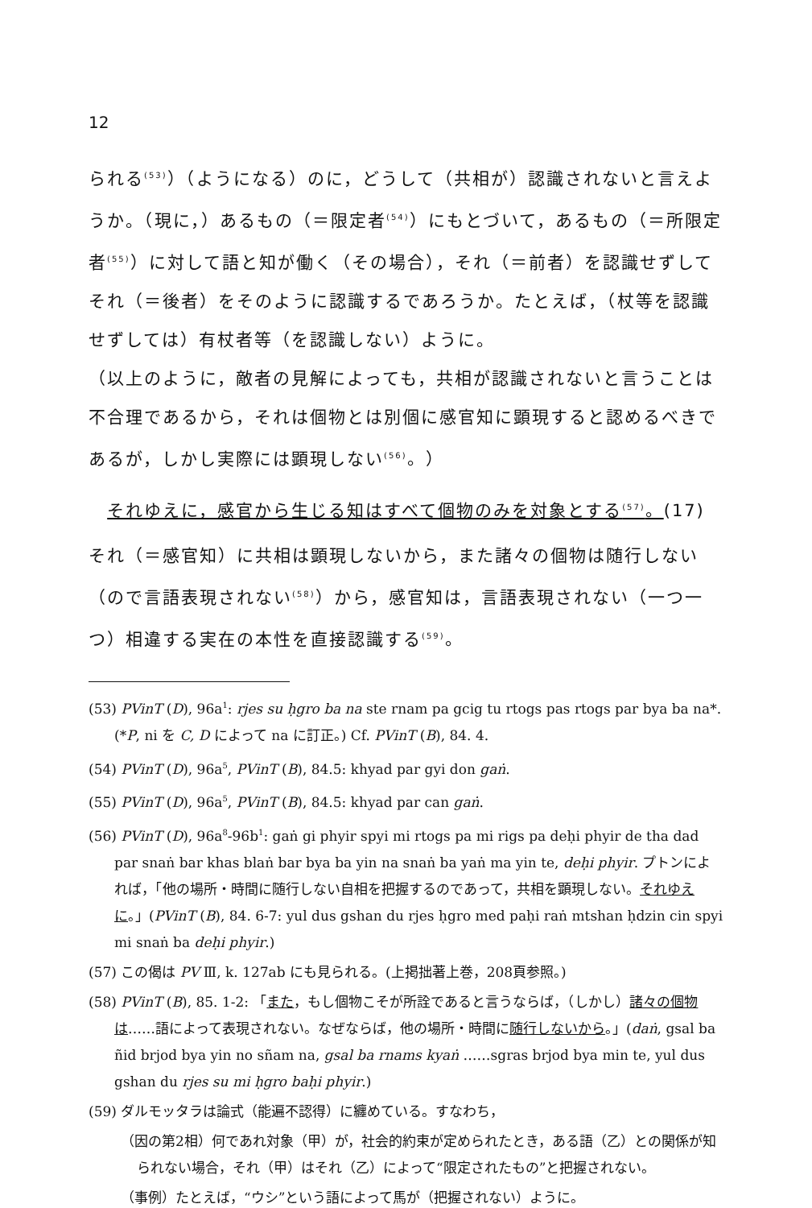12
られる<sup>(53)</sup>）（ようになる）のに，どうして（共相が）認識されないと言えようか。（現に，）あるもの（＝限定者<sup>(54)</sup>）にもとづいて，あるもの（＝所限定者<sup>(55)</sup>）に対して語と知が働く（その場合），それ（＝前者）を認識せずしてそれ（＝後者）をそのように認識するであろうか。たとえば，（杖等を認識せずしては）有杖者等（を認識しない）ように。
（以上のように，敵者の見解によっても，共相が認識されないと言うことは不合理であるから，それは個物とは別個に感官知に顕現すると認めるべきであるが，しかし実際には顕現しない<sup>(56)</sup>。）
それゆえに，感官から生じる知はすべて個物のみを対象とする<sup>(57)</sup>。(17)
それ（＝感官知）に共相は顕現しないから，また諸々の個物は随行しない（ので言語表現されない<sup>(58)</sup>）から，感官知は，言語表現されない（一つ一つ）相違する実在の本性を直接認識する<sup>(59)</sup>。
(53) PVinT (D), 96a<sup>1</sup>: rjes su ḥgro ba na ste rnam pa gcig tu rtogs pas rtogs par bya ba na*. (*P, ni を C, D によって na に訂正。) Cf. PVinT (B), 84. 4.
(54) PVinT (D), 96a<sup>5</sup>, PVinT (B), 84.5: khyad par gyi don gaṅ.
(55) PVinT (D), 96a<sup>5</sup>, PVinT (B), 84.5: khyad par can gaṅ.
(56) PVinT (D), 96a<sup>8</sup>-96b<sup>1</sup>: gaṅ gi phyir spyi mi rtogs pa mi rigs pa deḥi phyir de tha dad par snaṅ bar khas blaṅ bar bya ba yin na snaṅ ba yaṅ ma yin te, deḥi phyir. プトンによれば，「他の場所・時間に随行しない自相を把握するのであって，共相を顕現しない。それゆえに。」(PVinT (B), 84. 6-7: yul dus gshan du rjes ḥgro med paḥi raṅ mtshan ḥdzin cin spyi mi snaṅ ba deḥi phyir.)
(57) この偈は PV Ⅲ, k. 127ab にも見られる。(上掲拙著上巻，208頁参照。)
(58) PVinT (B), 85. 1-2: 「また，もし個物こそが所詮であると言うならば，（しかし）諸々の個物は……語によって表現されない。なぜならば，他の場所・時間に随行しないから。」(daṅ, gsal ba ñid brjod bya yin no sñam na, gsal ba rnams kyaṅ ……sgras brjod bya min te, yul dus gshan du rjes su mi ḥgro baḥi phyir.)
(59) ダルモッタラは論式（能遍不認得）に纏めている。すなわち，
（因の第2相）何であれ対象（甲）が，社会的約束が定められたとき，ある語（乙）との関係が知られない場合，それ（甲）はそれ（乙）によって“限定されたもの”と把握されない。
（事例）たとえば，“ウシ”という語によって馬が（把握されない）ように。